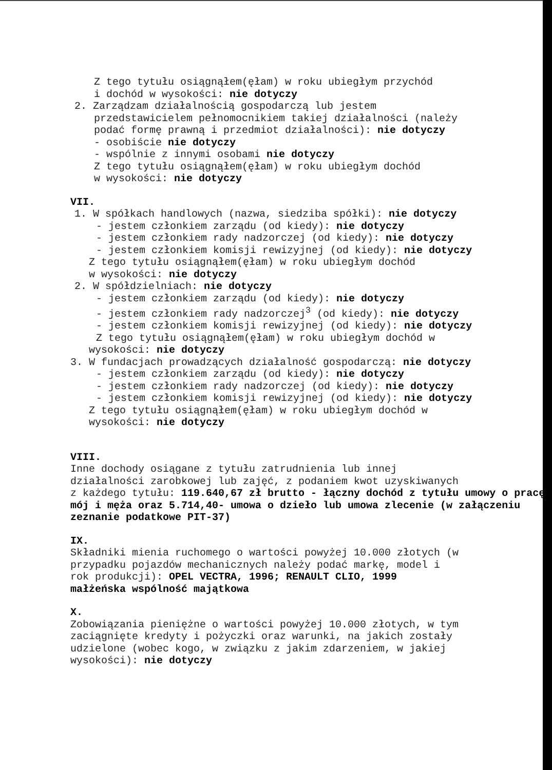Z tego tytułu osiągnąłem(ęłam) w roku ubiegłym przychód
i dochód w wysokości: nie dotyczy
2. Zarządzam działalnością gospodarczą lub jestem
przedstawicielem pełnomocnikiem takiej działalności (należy
podać formę prawną i przedmiot działalności): nie dotyczy
- osobiście nie dotyczy
- wspólnie z innymi osobami nie dotyczy
Z tego tytułu osiągnąłem(ęłam) w roku ubiegłym dochód
w wysokości: nie dotyczy
VII.
1. W spółkach handlowych (nazwa, siedziba spółki): nie dotyczy
- jestem członkiem zarządu (od kiedy): nie dotyczy
- jestem członkiem rady nadzorczej (od kiedy): nie dotyczy
- jestem członkiem komisji rewizyjnej (od kiedy): nie dotyczy
Z tego tytułu osiągnąłem(ęłam) w roku ubiegłym dochód
w wysokości: nie dotyczy
2. W spółdzielniach: nie dotyczy
- jestem członkiem zarządu (od kiedy): nie dotyczy
- jestem członkiem rady nadzorczej<sup>3</sup> (od kiedy): nie dotyczy
- jestem członkiem komisji rewizyjnej (od kiedy): nie dotyczy
Z tego tytułu osiągnąłem(ęłam) w roku ubiegłym dochód w
wysokości: nie dotyczy
3. W fundacjach prowadzących działalność gospodarczą: nie dotyczy
- jestem członkiem zarządu (od kiedy): nie dotyczy
- jestem członkiem rady nadzorczej (od kiedy): nie dotyczy
- jestem członkiem komisji rewizyjnej (od kiedy): nie dotyczy
Z tego tytułu osiągnąłem(ęłam) w roku ubiegłym dochód w
wysokości: nie dotyczy
VIII.
Inne dochody osiągane z tytułu zatrudnienia lub innej
działalności zarobkowej lub zajęć, z podaniem kwot uzyskiwanych
z każdego tytułu: 119.640,67 zł brutto - łączny dochód z tytułu umowy o pracę mój i męża oraz 5.714,40- umowa o dzieło lub umowa zlecenie (w załączeniu zeznanie podatkowe PIT-37)
IX.
Składniki mienia ruchomego o wartości powyżej 10.000 złotych (w
przypadku pojazdów mechanicznych należy podać markę, model i
rok produkcji): OPEL VECTRA, 1996; RENAULT CLIO, 1999
małżeńska wspólność majątkowa
X.
Zobowiązania pieniężne o wartości powyżej 10.000 złotych, w tym
zaciągnięte kredyty i pożyczki oraz warunki, na jakich zostały
udzielone (wobec kogo, w związku z jakim zdarzeniem, w jakiej
wysokości): nie dotyczy